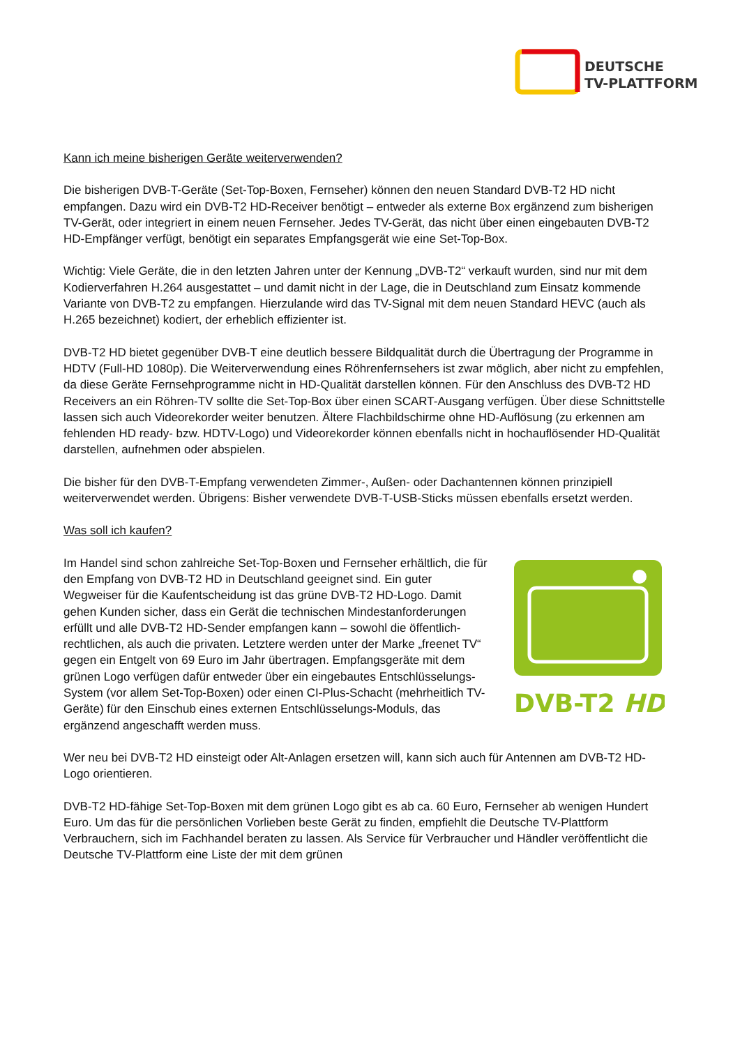DEUTSCHE
TV-PLATTFORM
Kann ich meine bisherigen Geräte weiterverwenden?
Die bisherigen DVB-T-Geräte (Set-Top-Boxen, Fernseher) können den neuen Standard DVB-T2 HD nicht empfangen. Dazu wird ein DVB-T2 HD-Receiver benötigt – entweder als externe Box ergänzend zum bisherigen TV-Gerät, oder integriert in einem neuen Fernseher. Jedes TV-Gerät, das nicht über einen eingebauten DVB-T2 HD-Empfänger verfügt, benötigt ein separates Empfangsgerät wie eine Set-Top-Box.
Wichtig: Viele Geräte, die in den letzten Jahren unter der Kennung „DVB-T2“ verkauft wurden, sind nur mit dem Kodierverfahren H.264 ausgestattet – und damit nicht in der Lage, die in Deutschland zum Einsatz kommende Variante von DVB-T2 zu empfangen. Hierzulande wird das TV-Signal mit dem neuen Standard HEVC (auch als H.265 bezeichnet) kodiert, der erheblich effizienter ist.
DVB-T2 HD bietet gegenüber DVB-T eine deutlich bessere Bildqualität durch die Übertragung der Programme in HDTV (Full-HD 1080p). Die Weiterverwendung eines Röhrenfernsehers ist zwar möglich, aber nicht zu empfehlen, da diese Geräte Fernsehprogramme nicht in HD-Qualität darstellen können. Für den Anschluss des DVB-T2 HD Receivers an ein Röhren-TV sollte die Set-Top-Box über einen SCART-Ausgang verfügen. Über diese Schnittstelle lassen sich auch Videorekorder weiter benutzen. Ältere Flachbildschirme ohne HD-Auflösung (zu erkennen am fehlenden HD ready- bzw. HDTV-Logo) und Videorekorder können ebenfalls nicht in hochauflösender HD-Qualität darstellen, aufnehmen oder abspielen.
Die bisher für den DVB-T-Empfang verwendeten Zimmer-, Außen- oder Dachantennen können prinzipiell weiterverwendet werden. Übrigens: Bisher verwendete DVB-T-USB-Sticks müssen ebenfalls ersetzt werden.
Was soll ich kaufen?
DVB-T2 HD
Im Handel sind schon zahlreiche Set-Top-Boxen und Fernseher erhältlich, die für den Empfang von DVB-T2 HD in Deutschland geeignet sind. Ein guter Wegweiser für die Kaufentscheidung ist das grüne DVB-T2 HD-Logo. Damit gehen Kunden sicher, dass ein Gerät die technischen Mindestanforderungen erfüllt und alle DVB-T2 HD-Sender empfangen kann – sowohl die öffentlich-rechtlichen, als auch die privaten. Letztere werden unter der Marke „freenet TV“ gegen ein Entgelt von 69 Euro im Jahr übertragen. Empfangsgeräte mit dem grünen Logo verfügen dafür entweder über ein eingebautes Entschlüsselungs-System (vor allem Set-Top-Boxen) oder einen CI-Plus-Schacht (mehrheitlich TV-Geräte) für den Einschub eines externen Entschlüsselungs-Moduls, das ergänzend angeschafft werden muss.
Wer neu bei DVB-T2 HD einsteigt oder Alt-Anlagen ersetzen will, kann sich auch für Antennen am DVB-T2 HD-Logo orientieren.
DVB-T2 HD-fähige Set-Top-Boxen mit dem grünen Logo gibt es ab ca. 60 Euro, Fernseher ab wenigen Hundert Euro. Um das für die persönlichen Vorlieben beste Gerät zu finden, empfiehlt die Deutsche TV-Plattform Verbrauchern, sich im Fachhandel beraten zu lassen. Als Service für Verbraucher und Händler veröffentlicht die Deutsche TV-Plattform eine Liste der mit dem grünen